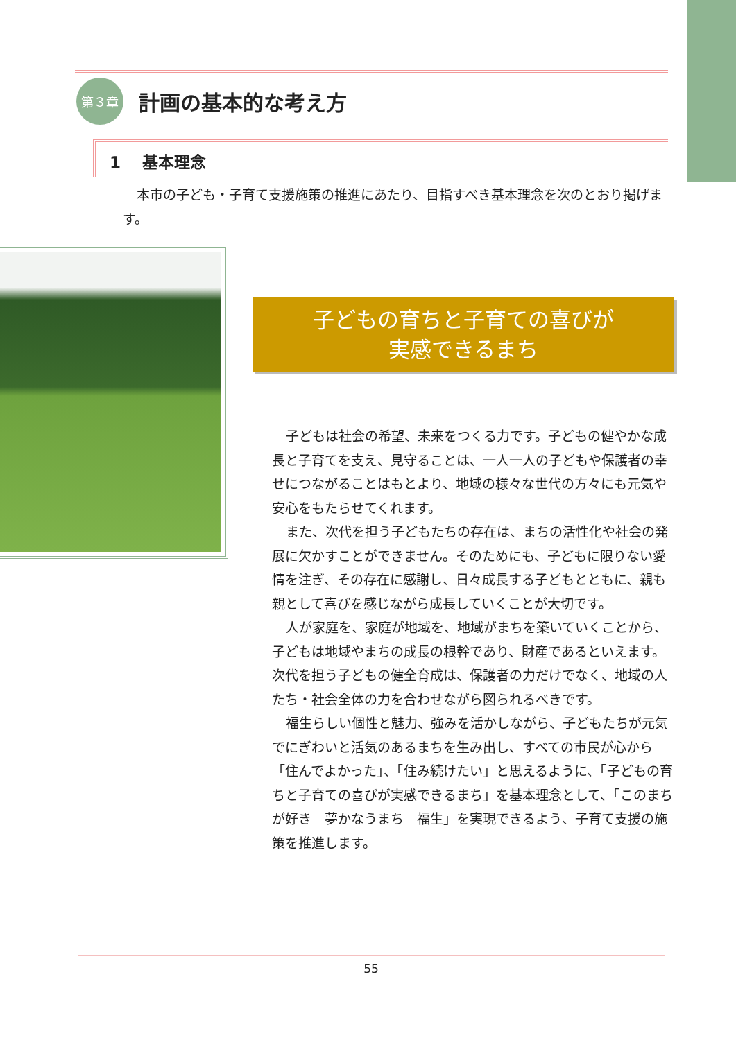第３章
計画の基本的な考え方
1　 基本理念
本市の子ども・子育て支援施策の推進にあたり、目指すべき基本理念を次のとおり掲げます。
子どもの育ちと子育ての喜びが
実感できるまち
子どもは社会の希望、未来をつくる力です。子どもの健やかな成長と子育てを支え、見守ることは、一人一人の子どもや保護者の幸せにつながることはもとより、地域の様々な世代の方々にも元気や安心をもたらせてくれます。
また、次代を担う子どもたちの存在は、まちの活性化や社会の発展に欠かすことができません。そのためにも、子どもに限りない愛情を注ぎ、その存在に感謝し、日々成長する子どもとともに、親も親として喜びを感じながら成長していくことが大切です。
人が家庭を、家庭が地域を、地域がまちを築いていくことから、子どもは地域やまちの成長の根幹であり、財産であるといえます。次代を担う子どもの健全育成は、保護者の力だけでなく、地域の人たち・社会全体の力を合わせながら図られるべきです。
福生らしい個性と魅力、強みを活かしながら、子どもたちが元気でにぎわいと活気のあるまちを生み出し、すべての市民が心から「住んでよかった」、「住み続けたい」と思えるように、「子どもの育ちと子育ての喜びが実感できるまち」を基本理念として、「このまちが好き　夢かなうまち　福生」を実現できるよう、子育て支援の施策を推進します。
55